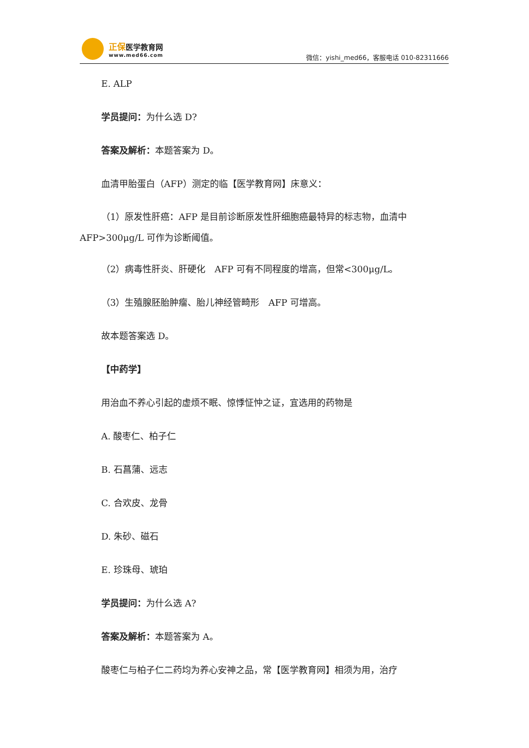正保 医学教育网
www.med66.com
微信：yishi_med66，客服电话 010-82311666
E. ALP
学员提问：为什么选 D?
答案及解析：本题答案为 D。
血清甲胎蛋白（AFP）测定的临【医学教育网】床意义：
（1）原发性肝癌：AFP 是目前诊断原发性肝细胞癌最特异的标志物，血清中 AFP>300μg/L 可作为诊断阈值。
（2）病毒性肝炎、肝硬化　AFP 可有不同程度的增高，但常<300μg/L。
（3）生殖腺胚胎肿瘤、胎儿神经管畸形　AFP 可增高。
故本题答案选 D。
【中药学】
用治血不养心引起的虚烦不眠、惊悸怔忡之证，宜选用的药物是
A. 酸枣仁、柏子仁
B. 石菖蒲、远志
C. 合欢皮、龙骨
D. 朱砂、磁石
E. 珍珠母、琥珀
学员提问：为什么选 A?
答案及解析：本题答案为 A。
酸枣仁与柏子仁二药均为养心安神之品，常【医学教育网】相须为用，治疗